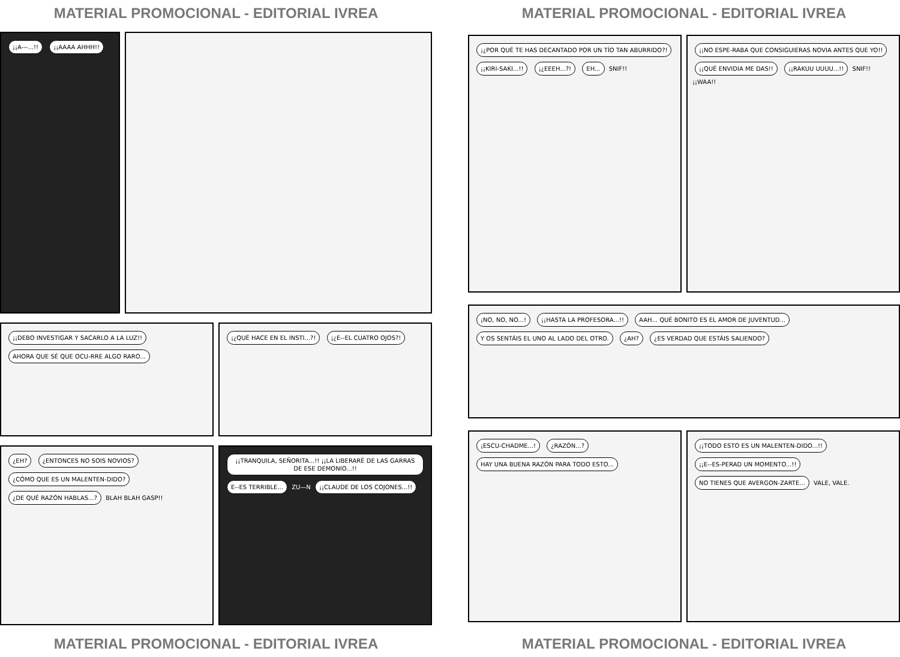MATERIAL PROMOCIONAL - EDITORIAL IVREA
¡¡A---...!! ¡¡AAAA AHHH!!
¡¡DEBO INVESTIGAR Y SACARLO A LA LUZ!! AHORA QUE SÉ QUE OCU-RRE ALGO RARO...
¡¿QUÉ HACE EN EL INSTI...?! ¡¿E--EL CUATRO OJOS?!
¿EH? ¿ENTONCES NO SOIS NOVIOS? ¿CÓMO QUE ES UN MALENTEN-DIDO? ¿DE QUÉ RAZÓN HABLAS...? BLAH BLAH GASP!!
¡¡TRANQUILA, SEÑORITA...!! ¡¡LA LIBERARÉ DE LAS GARRAS DE ESE DEMONIO...!! E--ES TERRIBLE... ZU—N ¡¡CLAUDE DE LOS COJONES...!!
MATERIAL PROMOCIONAL - EDITORIAL IVREA
MATERIAL PROMOCIONAL - EDITORIAL IVREA
¡¿POR QUÉ TE HAS DECANTADO POR UN TÍO TAN ABURRIDO?! ¡¡KIRI-SAKI...!! ¡¿EEEH...?! EH... SNIF!!
¡¡NO ESPE-RABA QUE CONSIGUIERAS NOVIA ANTES QUE YO!! ¡¡QUÉ ENVIDIA ME DAS!! ¡¡RAKUU UUUU...!! SNIF!! ¡¡WAA!!
¡NO, NO, NO...! ¡¡HASTA LA PROFESORA...!! AAH... QUÉ BONITO ES EL AMOR DE JUVENTUD... Y OS SENTÁIS EL UNO AL LADO DEL OTRO. ¿AH? ¿ES VERDAD QUE ESTÁIS SALIENDO?
¡ESCU-CHADME...! ¿RAZÓN...? HAY UNA BUENA RAZÓN PARA TODO ESTO...
¡¡TODO ESTO ES UN MALENTEN-DIDO...!! ¡¡E--ES-PERAD UN MOMENTO...!! NO TIENES QUE AVERGON-ZARTE... VALE, VALE.
MATERIAL PROMOCIONAL - EDITORIAL IVREA